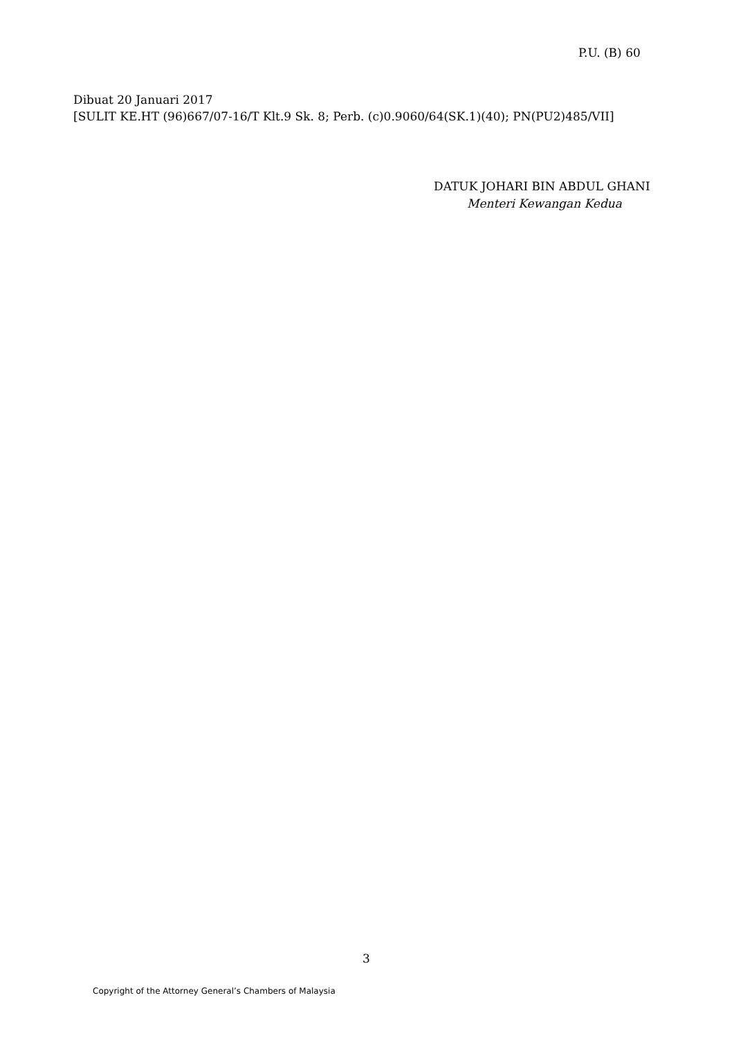P.U. (B) 60
Dibuat 20 Januari 2017
[SULIT KE.HT (96)667/07-16/T Klt.9 Sk. 8; Perb. (c)0.9060/64(SK.1)(40); PN(PU2)485/VII]
DATUK JOHARI BIN ABDUL GHANI
Menteri Kewangan Kedua
3
Copyright of the Attorney General’s Chambers of Malaysia